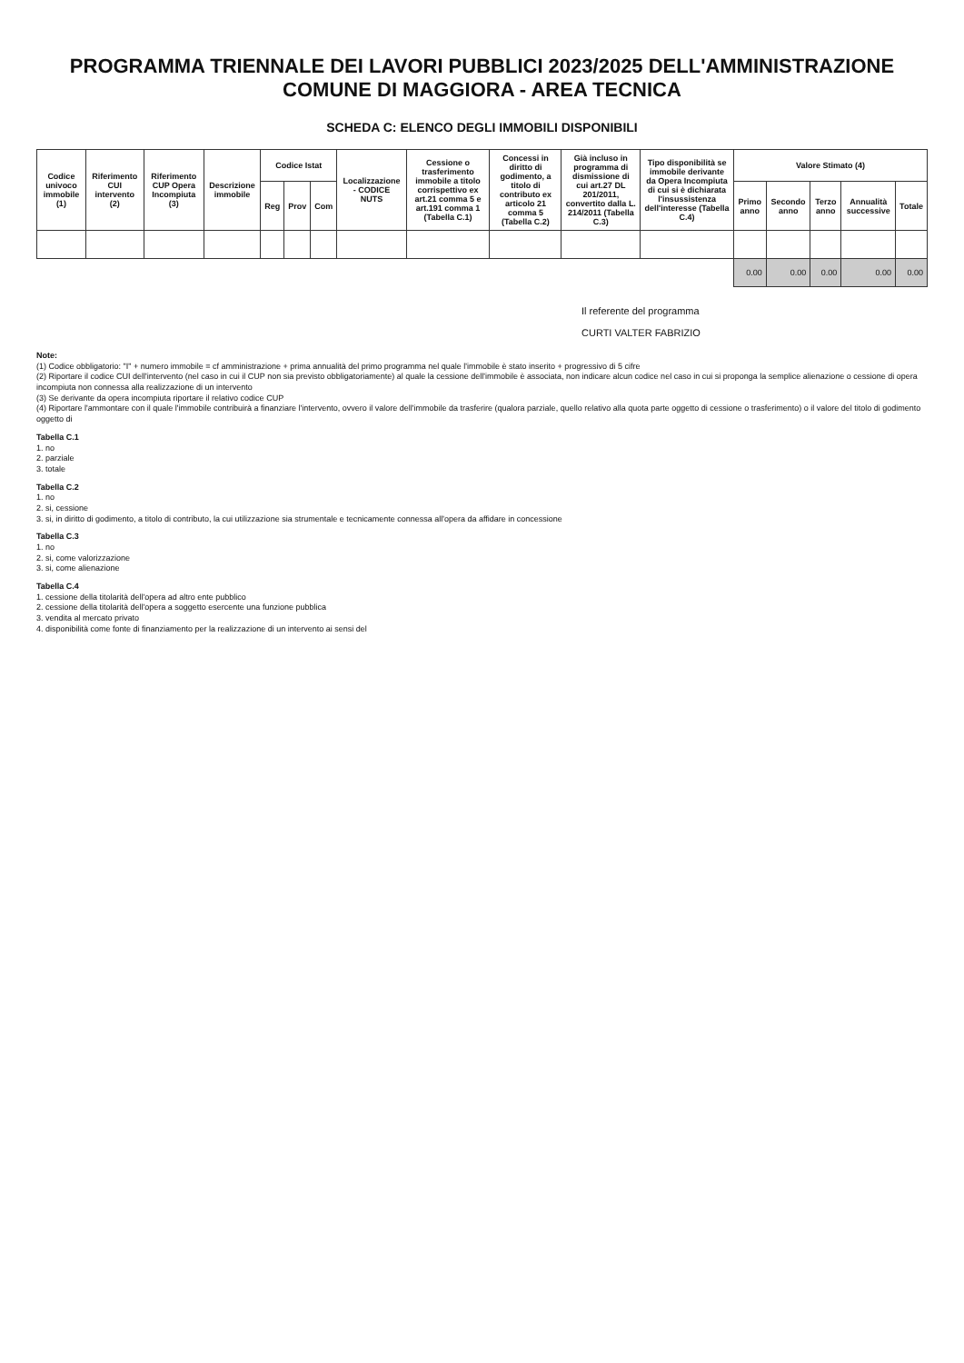PROGRAMMA TRIENNALE DEI LAVORI PUBBLICI 2023/2025 DELL'AMMINISTRAZIONE COMUNE DI MAGGIORA - AREA TECNICA
SCHEDA C: ELENCO DEGLI IMMOBILI DISPONIBILI
| Codice univoco immobile (1) | Riferimento CUI intervento (2) | Riferimento CUP Opera Incompiuta (3) | Descrizione immobile | Codice Istat | | | Localizzazione - CODICE NUTS | Cessione o trasferimento immobile a titolo corrispettivo ex art.21 comma 5 e art.191 comma 1 (Tabella C.1) | Concessi in diritto di godimento, a titolo di contributo ex articolo 21 comma 5 (Tabella C.2) | Già incluso in programma di dismissione di cui art.27 DL 201/2011, convertito dalla L. 214/2011 (Tabella C.3) | Tipo disponibilità se immobile derivante da Opera Incompiuta di cui si è dichiarata l'insussistenza dell'interesse (Tabella C.4) | Valore Stimato (4) | | | | |
| --- | --- | --- | --- | --- | --- | --- | --- | --- | --- | --- | --- | --- | --- | --- | --- | --- |
| | | | | Reg | Prov | Com | | | | | | Primo anno | Secondo anno | Terzo anno | Annualità successive | Totale |
| | | | | | | | | | | | | 0.00 | 0.00 | 0.00 | 0.00 | 0.00 |
Il referente del programma
CURTI VALTER FABRIZIO
Note:
(1) Codice obbligatorio: "I" + numero immobile = cf amministrazione + prima annualità del primo programma nel quale l'immobile è stato inserito + progressivo di 5 cifre
(2) Riportare il codice CUI dell'intervento (nel caso in cui il CUP non sia previsto obbligatoriamente) al quale la cessione dell'immobile è associata, non indicare alcun codice nel caso in cui si proponga la semplice alienazione o cessione di opera incompiuta non connessa alla realizzazione di un intervento
(3) Se derivante da opera incompiuta riportare il relativo codice CUP
(4) Riportare l'ammontare con il quale l'immobile contribuirà a finanziare l'intervento, ovvero il valore dell'immobile da trasferire (qualora parziale, quello relativo alla quota parte oggetto di cessione o trasferimento) o il valore del titolo di godimento oggetto di
Tabella C.1
1. no
2. parziale
3. totale
Tabella C.2
1. no
2. si, cessione
3. si, in diritto di godimento, a titolo di contributo, la cui utilizzazione sia strumentale e tecnicamente connessa all'opera da affidare in concessione
Tabella C.3
1. no
2. si, come valorizzazione
3. si, come alienazione
Tabella C.4
1. cessione della titolarità dell'opera ad altro ente pubblico
2. cessione della titolarità dell'opera a soggetto esercente una funzione pubblica
3. vendita al mercato privato
4. disponibilità come fonte di finanziamento per la realizzazione di un intervento ai sensi del